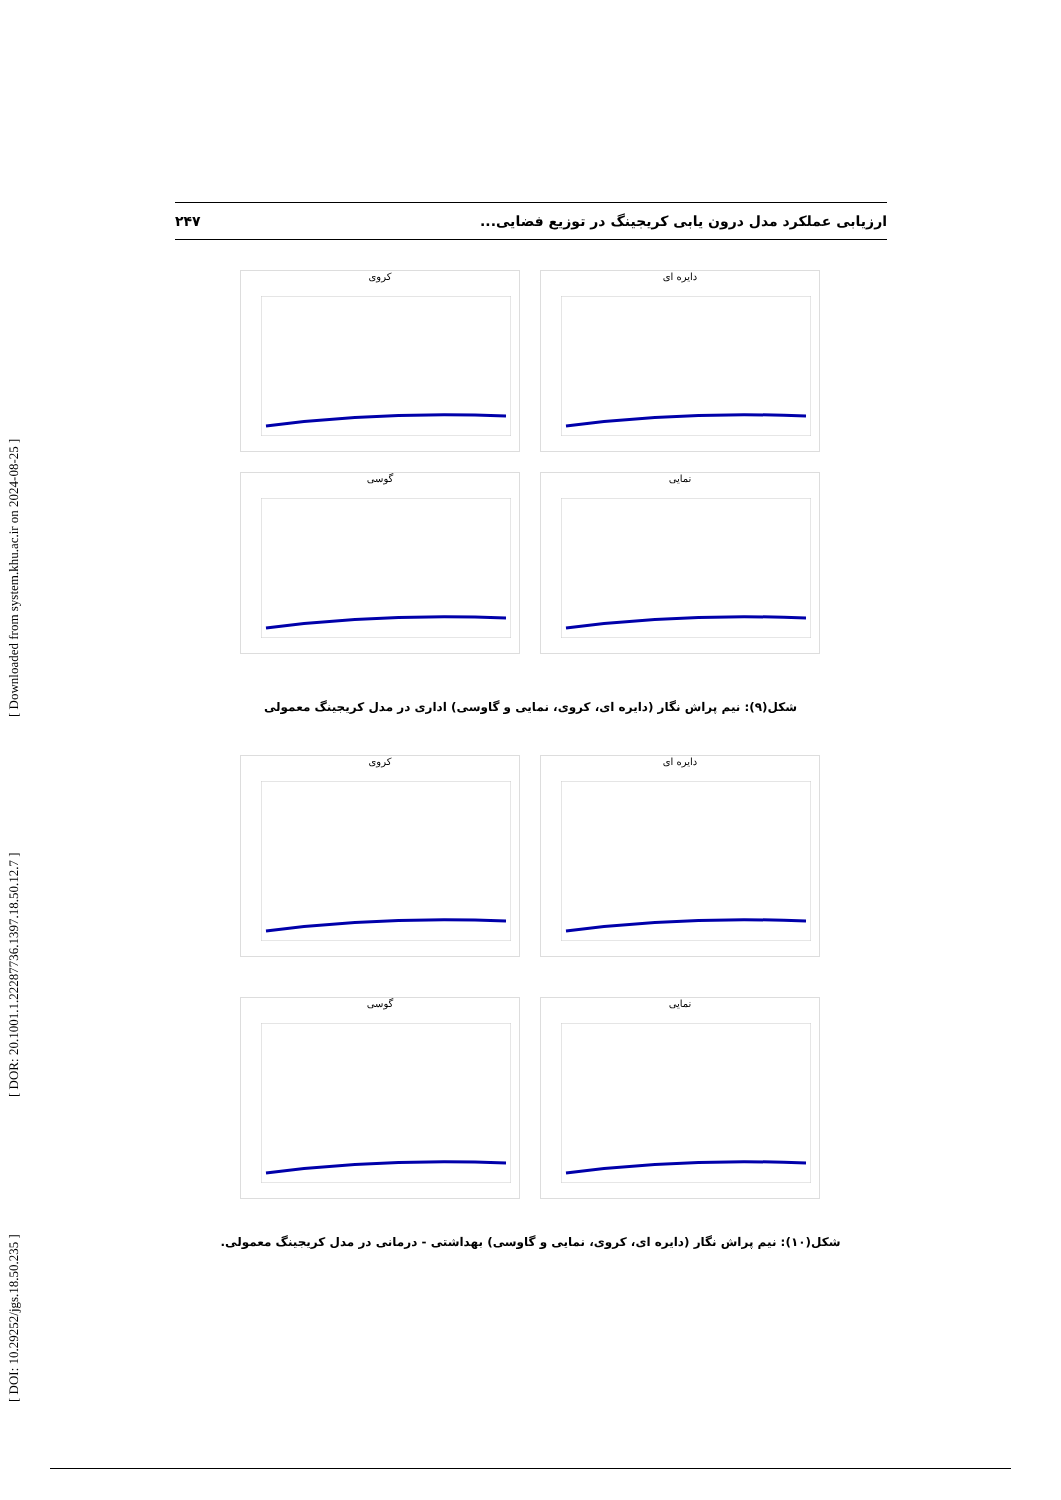[ DOI: 10.29252/jgs.18.50.235 ] [ DOR: 20.1001.1.22287736.1397.18.50.12.7 ] [ Downloaded from system.khu.ac.ir on 2024-08-25 ]
۲۴۷ ارزیابی عملکرد مدل درون یابی کریجینگ در توزیع فضایی...
کروی
دایره ای
گوسی
نمایی
شکل(۹): نیم پراش نگار (دایره ای، کروی، نمایی و گاوسی) اداری در مدل کریجینگ معمولی
کروی
دایره ای
گوسی
نمایی
شکل(۱۰): نیم پراش نگار (دایره ای، کروی، نمایی و گاوسی) بهداشتی - درمانی در مدل کریجینگ معمولی.